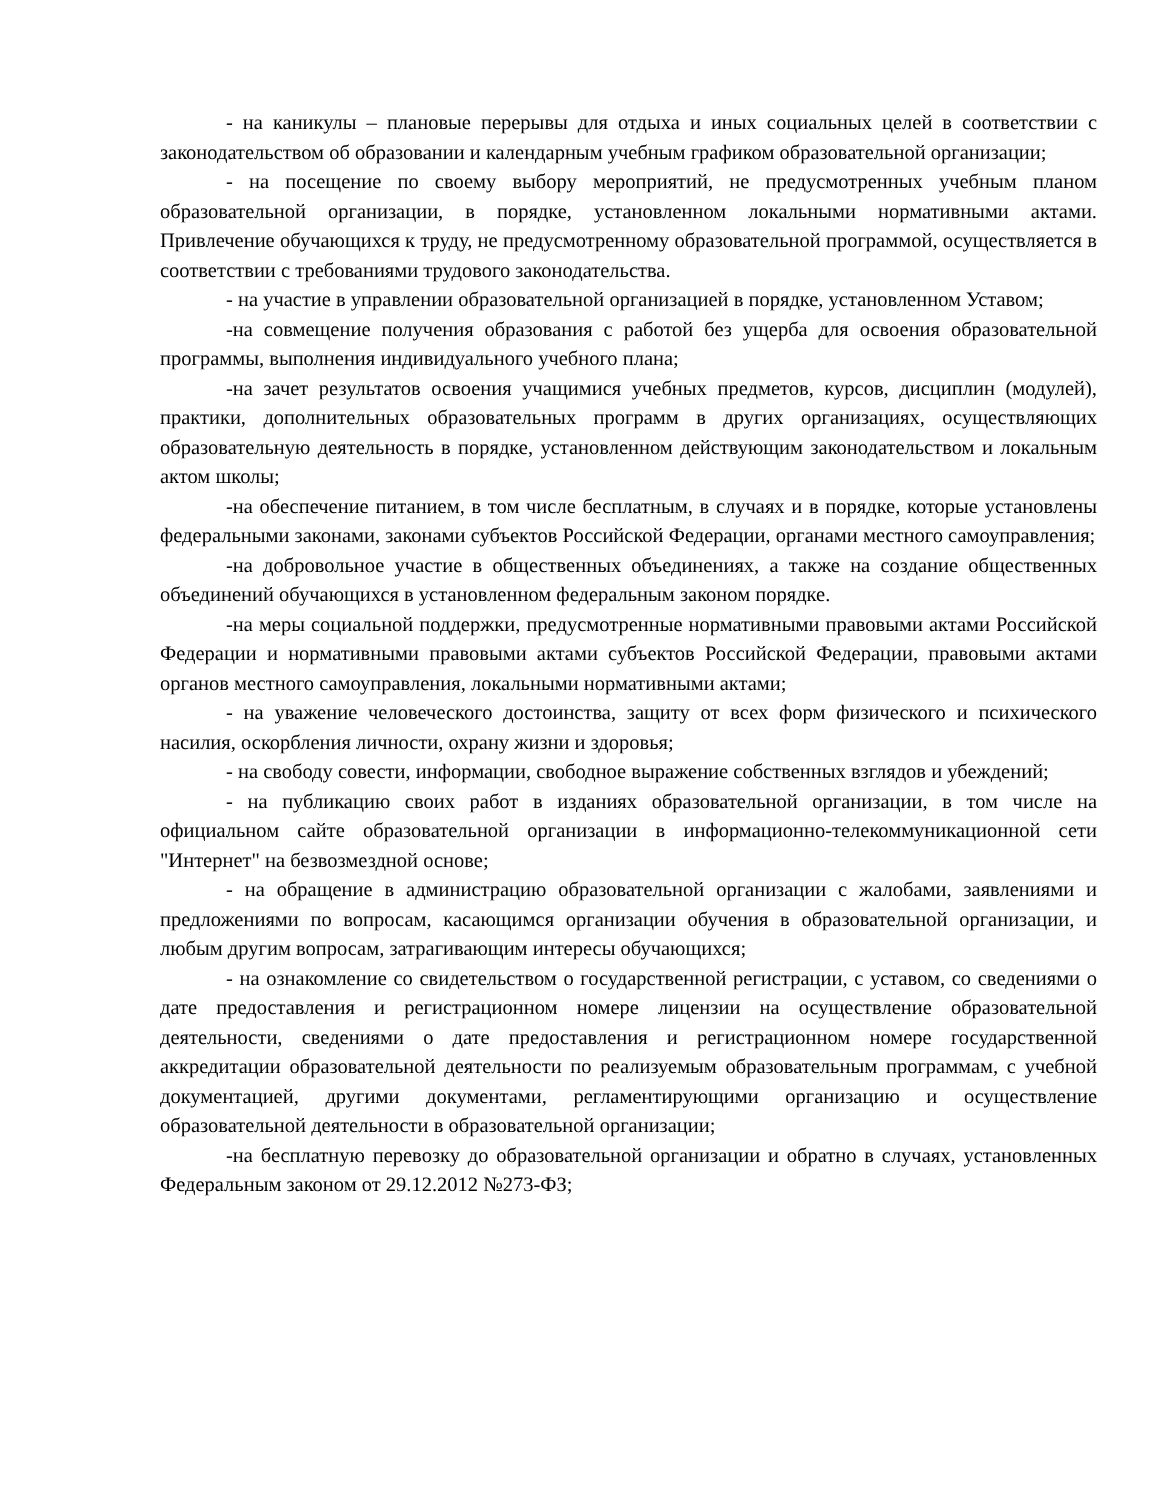- на каникулы – плановые перерывы для отдыха и иных социальных целей в соответствии с законодательством об образовании и календарным учебным графиком образовательной организации;
- на посещение по своему выбору мероприятий, не предусмотренных учебным планом образовательной организации, в порядке, установленном локальными нормативными актами. Привлечение обучающихся к труду, не предусмотренному образовательной программой, осуществляется в соответствии с требованиями трудового законодательства.
- на участие в управлении образовательной организацией в порядке, установленном Уставом;
-на совмещение получения образования с работой без ущерба для освоения образовательной программы, выполнения индивидуального учебного плана;
-на зачет результатов освоения учащимися учебных предметов, курсов, дисциплин (модулей), практики, дополнительных образовательных программ в других организациях, осуществляющих образовательную деятельность в порядке, установленном действующим законодательством и локальным актом школы;
-на обеспечение питанием, в том числе бесплатным, в случаях и в порядке, которые установлены федеральными законами, законами субъектов Российской Федерации, органами местного самоуправления;
-на добровольное участие в общественных объединениях, а также на создание общественных объединений обучающихся в установленном федеральным законом порядке.
-на меры социальной поддержки, предусмотренные нормативными правовыми актами Российской Федерации и нормативными правовыми актами субъектов Российской Федерации, правовыми актами органов местного самоуправления, локальными нормативными актами;
- на уважение человеческого достоинства, защиту от всех форм физического и психического насилия, оскорбления личности, охрану жизни и здоровья;
- на свободу совести, информации, свободное выражение собственных взглядов и убеждений;
- на публикацию своих работ в изданиях образовательной организации, в том числе на официальном сайте образовательной организации в информационно-телекоммуникационной сети "Интернет" на безвозмездной основе;
- на обращение в администрацию образовательной организации с жалобами, заявлениями и предложениями по вопросам, касающимся организации обучения в образовательной организации, и любым другим вопросам, затрагивающим интересы обучающихся;
- на ознакомление со свидетельством о государственной регистрации, с уставом, со сведениями о дате предоставления и регистрационном номере лицензии на осуществление образовательной деятельности, сведениями о дате предоставления и регистрационном номере государственной аккредитации образовательной деятельности по реализуемым образовательным программам, с учебной документацией, другими документами, регламентирующими организацию и осуществление образовательной деятельности в образовательной организации;
-на бесплатную перевозку до образовательной организации и обратно в случаях, установленных Федеральным законом от 29.12.2012 №273-ФЗ;